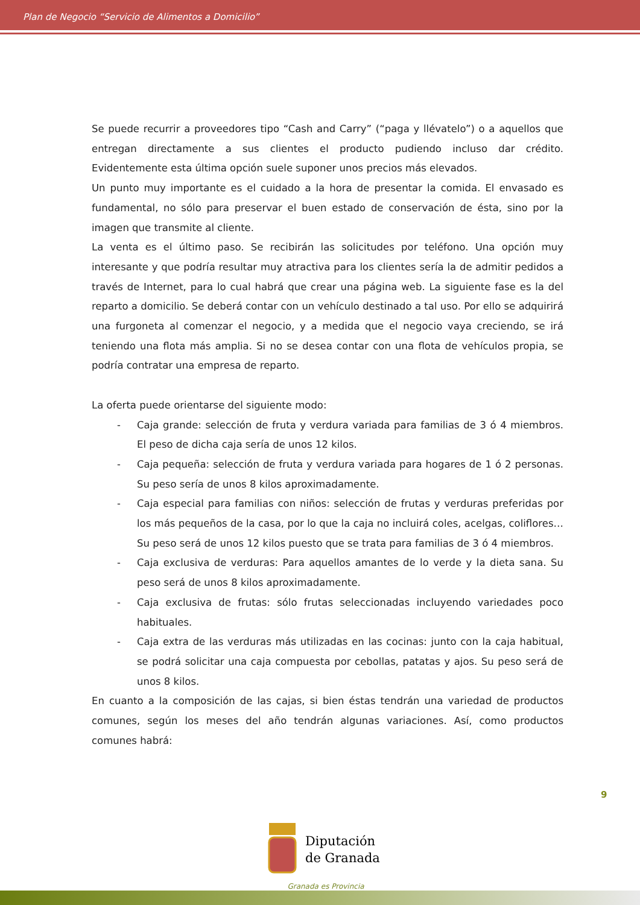Plan de Negocio “Servicio de Alimentos a Domicilio”
Se puede recurrir a proveedores tipo “Cash and Carry” (“paga y llévatelo”) o a aquellos que entregan directamente a sus clientes el producto pudiendo incluso dar crédito. Evidentemente esta última opción suele suponer unos precios más elevados.
Un punto muy importante es el cuidado a la hora de presentar la comida. El envasado es fundamental, no sólo para preservar el buen estado de conservación de ésta, sino por la imagen que transmite al cliente.
La venta es el último paso. Se recibirán las solicitudes por teléfono. Una opción muy interesante y que podría resultar muy atractiva para los clientes sería la de admitir pedidos a través de Internet, para lo cual habrá que crear una página web. La siguiente fase es la del reparto a domicilio. Se deberá contar con un vehículo destinado a tal uso. Por ello se adquirirá una furgoneta al comenzar el negocio, y a medida que el negocio vaya creciendo, se irá teniendo una flota más amplia. Si no se desea contar con una flota de vehículos propia, se podría contratar una empresa de reparto.
La oferta puede orientarse del siguiente modo:
- Caja grande: selección de fruta y verdura variada para familias de 3 ó 4 miembros. El peso de dicha caja sería de unos 12 kilos.
- Caja pequeña: selección de fruta y verdura variada para hogares de 1 ó 2 personas. Su peso sería de unos 8 kilos aproximadamente.
- Caja especial para familias con niños: selección de frutas y verduras preferidas por los más pequeños de la casa, por lo que la caja no incluirá coles, acelgas, coliflores… Su peso será de unos 12 kilos puesto que se trata para familias de 3 ó 4 miembros.
- Caja exclusiva de verduras: Para aquellos amantes de lo verde y la dieta sana. Su peso será de unos 8 kilos aproximadamente.
- Caja exclusiva de frutas: sólo frutas seleccionadas incluyendo variedades poco habituales.
- Caja extra de las verduras más utilizadas en las cocinas: junto con la caja habitual, se podrá solicitar una caja compuesta por cebollas, patatas y ajos. Su peso será de unos 8 kilos.
En cuanto a la composición de las cajas, si bien éstas tendrán una variedad de productos comunes, según los meses del año tendrán algunas variaciones. Así, como productos comunes habrá:
9
Diputación
de Granada
Granada es Provincia